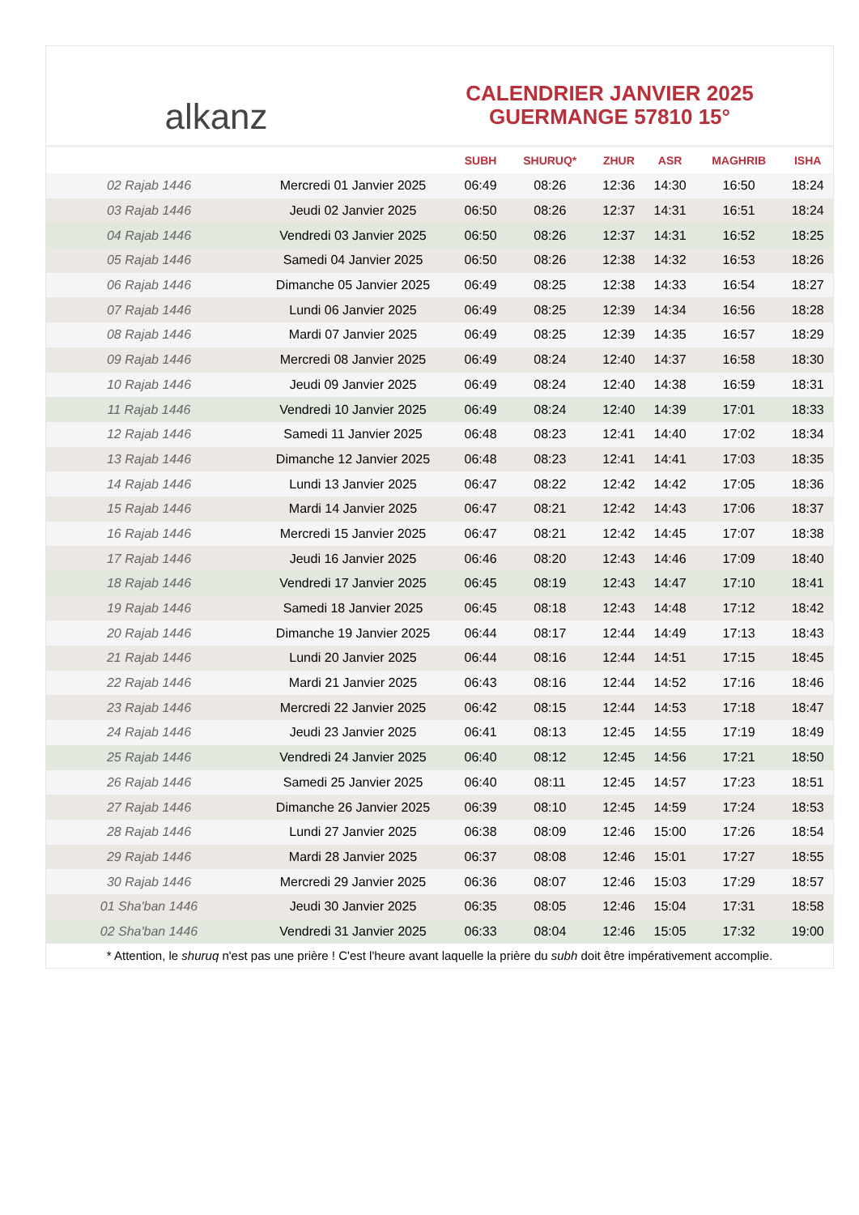alkanz
CALENDRIER JANVIER 2025
GUERMANGE 57810 15°
| | | SUBH | SHURUQ* | ZHUR | ASR | MAGHRIB | ISHA |
| --- | --- | --- | --- | --- | --- | --- | --- |
| 02 Rajab 1446 | Mercredi 01 Janvier 2025 | 06:49 | 08:26 | 12:36 | 14:30 | 16:50 | 18:24 |
| 03 Rajab 1446 | Jeudi 02 Janvier 2025 | 06:50 | 08:26 | 12:37 | 14:31 | 16:51 | 18:24 |
| 04 Rajab 1446 | Vendredi 03 Janvier 2025 | 06:50 | 08:26 | 12:37 | 14:31 | 16:52 | 18:25 |
| 05 Rajab 1446 | Samedi 04 Janvier 2025 | 06:50 | 08:26 | 12:38 | 14:32 | 16:53 | 18:26 |
| 06 Rajab 1446 | Dimanche 05 Janvier 2025 | 06:49 | 08:25 | 12:38 | 14:33 | 16:54 | 18:27 |
| 07 Rajab 1446 | Lundi 06 Janvier 2025 | 06:49 | 08:25 | 12:39 | 14:34 | 16:56 | 18:28 |
| 08 Rajab 1446 | Mardi 07 Janvier 2025 | 06:49 | 08:25 | 12:39 | 14:35 | 16:57 | 18:29 |
| 09 Rajab 1446 | Mercredi 08 Janvier 2025 | 06:49 | 08:24 | 12:40 | 14:37 | 16:58 | 18:30 |
| 10 Rajab 1446 | Jeudi 09 Janvier 2025 | 06:49 | 08:24 | 12:40 | 14:38 | 16:59 | 18:31 |
| 11 Rajab 1446 | Vendredi 10 Janvier 2025 | 06:49 | 08:24 | 12:40 | 14:39 | 17:01 | 18:33 |
| 12 Rajab 1446 | Samedi 11 Janvier 2025 | 06:48 | 08:23 | 12:41 | 14:40 | 17:02 | 18:34 |
| 13 Rajab 1446 | Dimanche 12 Janvier 2025 | 06:48 | 08:23 | 12:41 | 14:41 | 17:03 | 18:35 |
| 14 Rajab 1446 | Lundi 13 Janvier 2025 | 06:47 | 08:22 | 12:42 | 14:42 | 17:05 | 18:36 |
| 15 Rajab 1446 | Mardi 14 Janvier 2025 | 06:47 | 08:21 | 12:42 | 14:43 | 17:06 | 18:37 |
| 16 Rajab 1446 | Mercredi 15 Janvier 2025 | 06:47 | 08:21 | 12:42 | 14:45 | 17:07 | 18:38 |
| 17 Rajab 1446 | Jeudi 16 Janvier 2025 | 06:46 | 08:20 | 12:43 | 14:46 | 17:09 | 18:40 |
| 18 Rajab 1446 | Vendredi 17 Janvier 2025 | 06:45 | 08:19 | 12:43 | 14:47 | 17:10 | 18:41 |
| 19 Rajab 1446 | Samedi 18 Janvier 2025 | 06:45 | 08:18 | 12:43 | 14:48 | 17:12 | 18:42 |
| 20 Rajab 1446 | Dimanche 19 Janvier 2025 | 06:44 | 08:17 | 12:44 | 14:49 | 17:13 | 18:43 |
| 21 Rajab 1446 | Lundi 20 Janvier 2025 | 06:44 | 08:16 | 12:44 | 14:51 | 17:15 | 18:45 |
| 22 Rajab 1446 | Mardi 21 Janvier 2025 | 06:43 | 08:16 | 12:44 | 14:52 | 17:16 | 18:46 |
| 23 Rajab 1446 | Mercredi 22 Janvier 2025 | 06:42 | 08:15 | 12:44 | 14:53 | 17:18 | 18:47 |
| 24 Rajab 1446 | Jeudi 23 Janvier 2025 | 06:41 | 08:13 | 12:45 | 14:55 | 17:19 | 18:49 |
| 25 Rajab 1446 | Vendredi 24 Janvier 2025 | 06:40 | 08:12 | 12:45 | 14:56 | 17:21 | 18:50 |
| 26 Rajab 1446 | Samedi 25 Janvier 2025 | 06:40 | 08:11 | 12:45 | 14:57 | 17:23 | 18:51 |
| 27 Rajab 1446 | Dimanche 26 Janvier 2025 | 06:39 | 08:10 | 12:45 | 14:59 | 17:24 | 18:53 |
| 28 Rajab 1446 | Lundi 27 Janvier 2025 | 06:38 | 08:09 | 12:46 | 15:00 | 17:26 | 18:54 |
| 29 Rajab 1446 | Mardi 28 Janvier 2025 | 06:37 | 08:08 | 12:46 | 15:01 | 17:27 | 18:55 |
| 30 Rajab 1446 | Mercredi 29 Janvier 2025 | 06:36 | 08:07 | 12:46 | 15:03 | 17:29 | 18:57 |
| 01 Sha'ban 1446 | Jeudi 30 Janvier 2025 | 06:35 | 08:05 | 12:46 | 15:04 | 17:31 | 18:58 |
| 02 Sha'ban 1446 | Vendredi 31 Janvier 2025 | 06:33 | 08:04 | 12:46 | 15:05 | 17:32 | 19:00 |
* Attention, le shuruq n'est pas une prière ! C'est l'heure avant laquelle la prière du subh doit être impérativement accomplie.